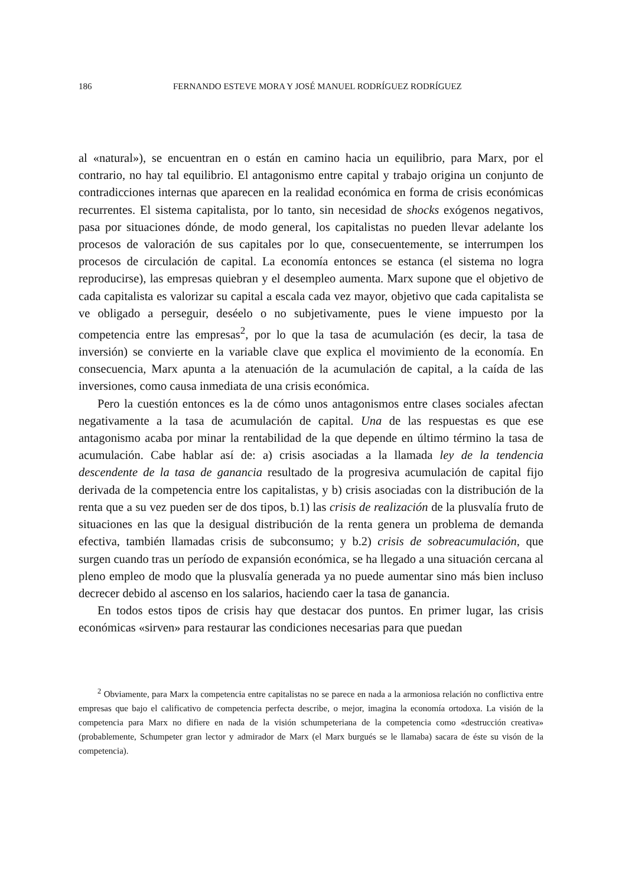186 FERNANDO ESTEVE MORA Y JOSÉ MANUEL RODRÍGUEZ RODRÍGUEZ
al «natural»), se encuentran en o están en camino hacia un equilibrio, para Marx, por el contrario, no hay tal equilibrio. El antagonismo entre capital y trabajo origina un conjunto de contradicciones internas que aparecen en la realidad económica en forma de crisis económicas recurrentes. El sistema capitalista, por lo tanto, sin necesidad de shocks exógenos negativos, pasa por situaciones dónde, de modo general, los capitalistas no pueden llevar adelante los procesos de valoración de sus capitales por lo que, consecuentemente, se interrumpen los procesos de circulación de capital. La economía entonces se estanca (el sistema no logra reproducirse), las empresas quiebran y el desempleo aumenta. Marx supone que el objetivo de cada capitalista es valorizar su capital a escala cada vez mayor, objetivo que cada capitalista se ve obligado a perseguir, deséelo o no subjetivamente, pues le viene impuesto por la competencia entre las empresas<sup>2</sup>, por lo que la tasa de acumulación (es decir, la tasa de inversión) se convierte en la variable clave que explica el movimiento de la economía. En consecuencia, Marx apunta a la atenuación de la acumulación de capital, a la caída de las inversiones, como causa inmediata de una crisis económica.
Pero la cuestión entonces es la de cómo unos antagonismos entre clases sociales afectan negativamente a la tasa de acumulación de capital. Una de las respuestas es que ese antagonismo acaba por minar la rentabilidad de la que depende en último término la tasa de acumulación. Cabe hablar así de: a) crisis asociadas a la llamada ley de la tendencia descendente de la tasa de ganancia resultado de la progresiva acumulación de capital fijo derivada de la competencia entre los capitalistas, y b) crisis asociadas con la distribución de la renta que a su vez pueden ser de dos tipos, b.1) las crisis de realización de la plusvalía fruto de situaciones en las que la desigual distribución de la renta genera un problema de demanda efectiva, también llamadas crisis de subconsumo; y b.2) crisis de sobreacumulación, que surgen cuando tras un período de expansión económica, se ha llegado a una situación cercana al pleno empleo de modo que la plusvalía generada ya no puede aumentar sino más bien incluso decrecer debido al ascenso en los salarios, haciendo caer la tasa de ganancia.
En todos estos tipos de crisis hay que destacar dos puntos. En primer lugar, las crisis económicas «sirven» para restaurar las condiciones necesarias para que puedan
<sup>2</sup> Obviamente, para Marx la competencia entre capitalistas no se parece en nada a la armoniosa relación no conflictiva entre empresas que bajo el calificativo de competencia perfecta describe, o mejor, imagina la economía ortodoxa. La visión de la competencia para Marx no difiere en nada de la visión schumpeteriana de la competencia como «destrucción creativa» (probablemente, Schumpeter gran lector y admirador de Marx (el Marx burgués se le llamaba) sacara de éste su visón de la competencia).